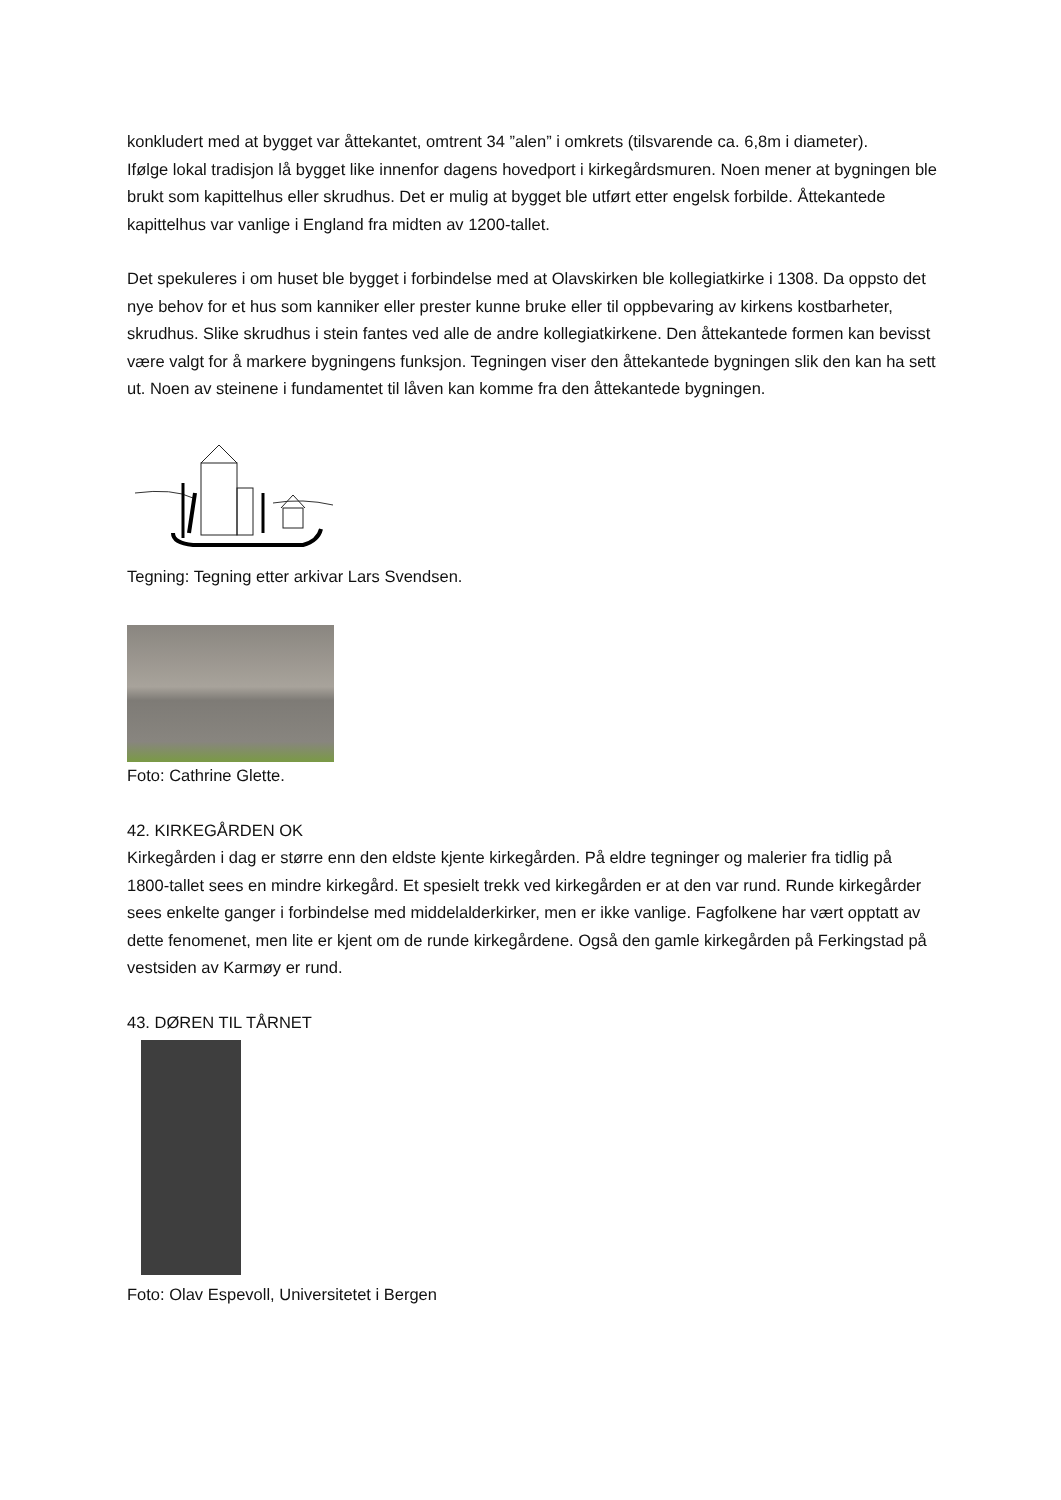konkludert med at bygget var åttekantet, omtrent 34 ”alen” i omkrets (tilsvarende ca. 6,8m i diameter).
Ifølge lokal tradisjon lå bygget like innenfor dagens hovedport i kirkegårdsmuren. Noen mener at bygningen ble brukt som kapittelhus eller skrudhus. Det er mulig at bygget ble utført etter engelsk forbilde. Åttekantede kapittelhus var vanlige i England fra midten av 1200-tallet.
Det spekuleres i om huset ble bygget i forbindelse med at Olavskirken ble kollegiatkirke i 1308. Da oppsto det nye behov for et hus som kanniker eller prester kunne bruke eller til oppbevaring av kirkens kostbarheter, skrudhus. Slike skrudhus i stein fantes ved alle de andre kollegiatkirkene. Den åttekantede formen kan bevisst være valgt for å markere bygningens funksjon. Tegningen viser den åttekantede bygningen slik den kan ha sett ut. Noen av steinene i fundamentet til låven kan komme fra den åttekantede bygningen.
Tegning: Tegning etter arkivar Lars Svendsen.
Foto: Cathrine Glette.
42. KIRKEGÅRDEN OK
Kirkegården i dag er større enn den eldste kjente kirkegården. På eldre tegninger og malerier fra tidlig på 1800-tallet sees en mindre kirkegård. Et spesielt trekk ved kirkegården er at den var rund. Runde kirkegårder sees enkelte ganger i forbindelse med middelalderkirker, men er ikke vanlige. Fagfolkene har vært opptatt av dette fenomenet, men lite er kjent om de runde kirkegårdene. Også den gamle kirkegården på Ferkingstad på vestsiden av Karmøy er rund.
43. DØREN TIL TÅRNET
Foto: Olav Espevoll, Universitetet i Bergen